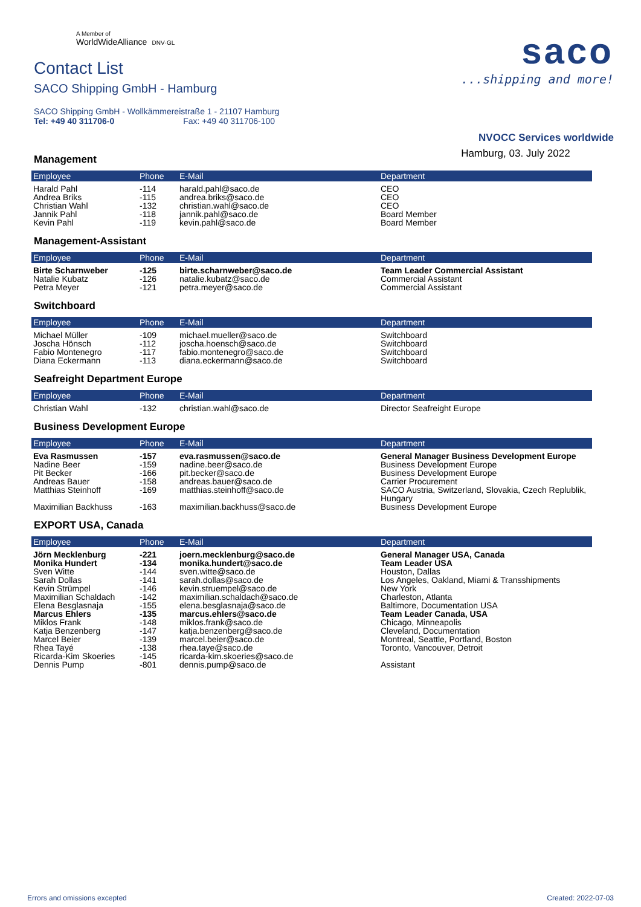A Member of
WorldWideAlliance DNV·GL
Contact List
SACO Shipping GmbH - Hamburg
SACO Shipping GmbH - Wollkämmereistraße 1 - 21107 Hamburg
Tel: +49 40 311706-0 Fax: +49 40 311706-100
saco
...shipping and more!
NVOCC Services worldwide
Hamburg, 03. July 2022
Management
| Employee | Phone | E-Mail | Department |
| --- | --- | --- | --- |
| Harald Pahl | -114 | harald.pahl@saco.de | CEO |
| Andrea Briks | -115 | andrea.briks@saco.de | CEO |
| Christian Wahl | -132 | christian.wahl@saco.de | CEO |
| Jannik Pahl | -118 | jannik.pahl@saco.de | Board Member |
| Kevin Pahl | -119 | kevin.pahl@saco.de | Board Member |
Management-Assistant
| Employee | Phone | E-Mail | Department |
| --- | --- | --- | --- |
| Birte Scharnweber | -125 | birte.scharnweber@saco.de | Team Leader Commercial Assistant |
| Natalie Kubatz | -126 | natalie.kubatz@saco.de | Commercial Assistant |
| Petra Meyer | -121 | petra.meyer@saco.de | Commercial Assistant |
Switchboard
| Employee | Phone | E-Mail | Department |
| --- | --- | --- | --- |
| Michael Müller | -109 | michael.mueller@saco.de | Switchboard |
| Joscha Hönsch | -112 | joscha.hoensch@saco.de | Switchboard |
| Fabio Montenegro | -117 | fabio.montenegro@saco.de | Switchboard |
| Diana Eckermann | -113 | diana.eckermann@saco.de | Switchboard |
Seafreight Department Europe
| Employee | Phone | E-Mail | Department |
| --- | --- | --- | --- |
| Christian Wahl | -132 | christian.wahl@saco.de | Director Seafreight Europe |
Business Development Europe
| Employee | Phone | E-Mail | Department |
| --- | --- | --- | --- |
| Eva Rasmussen | -157 | eva.rasmussen@saco.de | General Manager Business Development Europe |
| Nadine Beer | -159 | nadine.beer@saco.de | Business Development Europe |
| Pit Becker | -166 | pit.becker@saco.de | Business Development Europe |
| Andreas Bauer | -158 | andreas.bauer@saco.de | Carrier Procurement |
| Matthias Steinhoff | -169 | matthias.steinhoff@saco.de | SACO Austria, Switzerland, Slovakia, Czech Replublik, Hungary |
| Maximilian Backhuss | -163 | maximilian.backhuss@saco.de | Business Development Europe |
EXPORT USA, Canada
| Employee | Phone | E-Mail | Department |
| --- | --- | --- | --- |
| Jörn Mecklenburg | -221 | joern.mecklenburg@saco.de | General Manager USA, Canada |
| Monika Hundert | -134 | monika.hundert@saco.de | Team Leader USA |
| Sven Witte | -144 | sven.witte@saco.de | Houston, Dallas |
| Sarah Dollas | -141 | sarah.dollas@saco.de | Los Angeles, Oakland, Miami & Transshipments |
| Kevin Strümpel | -146 | kevin.struempel@saco.de | New York |
| Maximilian Schaldach | -142 | maximilian.schaldach@saco.de | Charleston, Atlanta |
| Elena Besglasnaja | -155 | elena.besglasnaja@saco.de | Baltimore, Documentation USA |
| Marcus Ehlers | -135 | marcus.ehlers@saco.de | Team Leader Canada, USA |
| Miklos Frank | -148 | miklos.frank@saco.de | Chicago, Minneapolis |
| Katja Benzenberg | -147 | katja.benzenberg@saco.de | Cleveland, Documentation |
| Marcel Beier | -139 | marcel.beier@saco.de | Montreal, Seattle, Portland, Boston |
| Rhea Tayé | -138 | rhea.taye@saco.de | Toronto, Vancouver, Detroit |
| Ricarda-Kim Skoeries | -145 | ricarda-kim.skoeries@saco.de | |
| Dennis Pump | -801 | dennis.pump@saco.de | Assistant |
Errors and omissions excepted Created: 2022-07-03